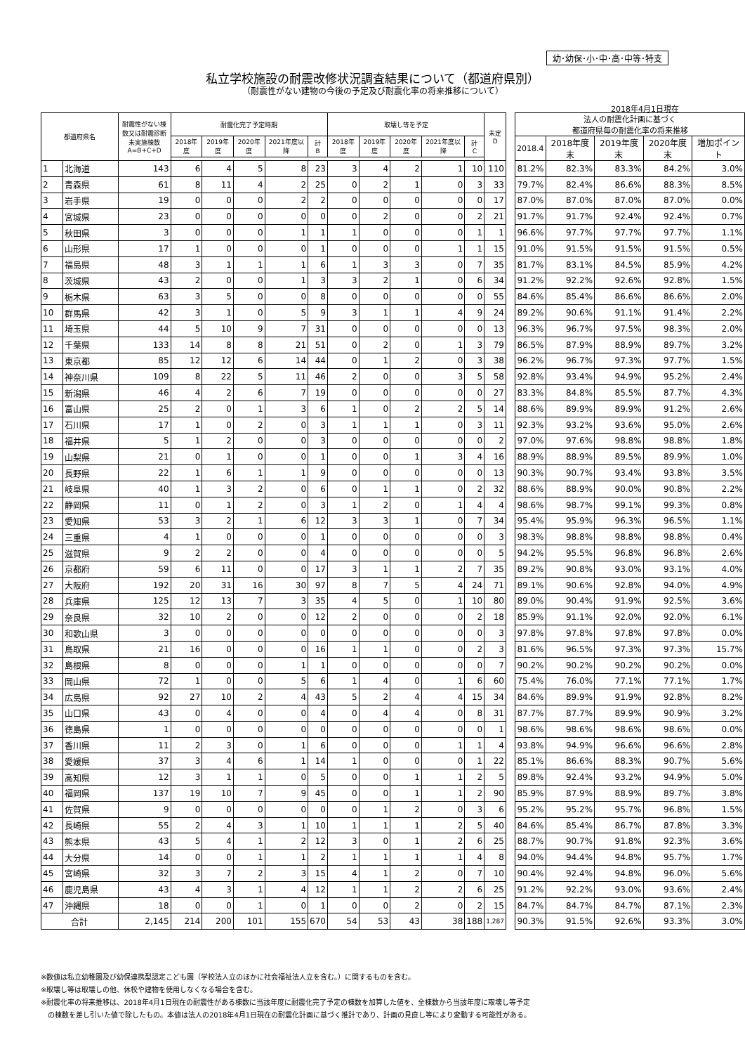幼･幼保･小･中･高･中等･特支
私立学校施設の耐震改修状況調査結果について（都道府県別）
（耐震性がない建物の今後の予定及び耐震化率の将来推移について）
2018年4月1日現在
| 都道府県名 | | 耐震性がない棟数又は耐震診断未実施棟数 A=B+C+D | 耐震化完了予定時期 | | | | | 取壊し等を予定 | | | | | 未定 D | | 法人の耐震化計画に基づく 都道府県毎の耐震化率の将来推移 | | | | |
| | | | 2018年度 | 2019年度 | 2020年度 | 2021年度以降 | 計 B | 2018年度 | 2019年度 | 2020年度 | 2021年度以降 | 計 C | | | 2018.4 | 2018年度末 | 2019年度末 | 2020年度末 | 増加ポイント |
| 1 | 北海道 | 143 | 6 | 4 | 5 | 8 | 23 | 3 | 4 | 2 | 1 | 10 | 110 | | 81.2% | 82.3% | 83.3% | 84.2% | 3.0% |
| 2 | 青森県 | 61 | 8 | 11 | 4 | 2 | 25 | 0 | 2 | 1 | 0 | 3 | 33 | | 79.7% | 82.4% | 86.6% | 88.3% | 8.5% |
| 3 | 岩手県 | 19 | 0 | 0 | 0 | 2 | 2 | 0 | 0 | 0 | 0 | 0 | 17 | | 87.0% | 87.0% | 87.0% | 87.0% | 0.0% |
| 4 | 宮城県 | 23 | 0 | 0 | 0 | 0 | 0 | 0 | 2 | 0 | 0 | 2 | 21 | | 91.7% | 91.7% | 92.4% | 92.4% | 0.7% |
| 5 | 秋田県 | 3 | 0 | 0 | 0 | 1 | 1 | 1 | 0 | 0 | 0 | 1 | 1 | | 96.6% | 97.7% | 97.7% | 97.7% | 1.1% |
| 6 | 山形県 | 17 | 1 | 0 | 0 | 0 | 1 | 0 | 0 | 0 | 1 | 1 | 15 | | 91.0% | 91.5% | 91.5% | 91.5% | 0.5% |
| 7 | 福島県 | 48 | 3 | 1 | 1 | 1 | 6 | 1 | 3 | 3 | 0 | 7 | 35 | | 81.7% | 83.1% | 84.5% | 85.9% | 4.2% |
| 8 | 茨城県 | 43 | 2 | 0 | 0 | 1 | 3 | 3 | 2 | 1 | 0 | 6 | 34 | | 91.2% | 92.2% | 92.6% | 92.8% | 1.5% |
| 9 | 栃木県 | 63 | 3 | 5 | 0 | 0 | 8 | 0 | 0 | 0 | 0 | 0 | 55 | | 84.6% | 85.4% | 86.6% | 86.6% | 2.0% |
| 10 | 群馬県 | 42 | 3 | 1 | 0 | 5 | 9 | 3 | 1 | 1 | 4 | 9 | 24 | | 89.2% | 90.6% | 91.1% | 91.4% | 2.2% |
| 11 | 埼玉県 | 44 | 5 | 10 | 9 | 7 | 31 | 0 | 0 | 0 | 0 | 0 | 13 | | 96.3% | 96.7% | 97.5% | 98.3% | 2.0% |
| 12 | 千葉県 | 133 | 14 | 8 | 8 | 21 | 51 | 0 | 2 | 0 | 1 | 3 | 79 | | 86.5% | 87.9% | 88.9% | 89.7% | 3.2% |
| 13 | 東京都 | 85 | 12 | 12 | 6 | 14 | 44 | 0 | 1 | 2 | 0 | 3 | 38 | | 96.2% | 96.7% | 97.3% | 97.7% | 1.5% |
| 14 | 神奈川県 | 109 | 8 | 22 | 5 | 11 | 46 | 2 | 0 | 0 | 3 | 5 | 58 | | 92.8% | 93.4% | 94.9% | 95.2% | 2.4% |
| 15 | 新潟県 | 46 | 4 | 2 | 6 | 7 | 19 | 0 | 0 | 0 | 0 | 0 | 27 | | 83.3% | 84.8% | 85.5% | 87.7% | 4.3% |
| 16 | 富山県 | 25 | 2 | 0 | 1 | 3 | 6 | 1 | 0 | 2 | 2 | 5 | 14 | | 88.6% | 89.9% | 89.9% | 91.2% | 2.6% |
| 17 | 石川県 | 17 | 1 | 0 | 2 | 0 | 3 | 1 | 1 | 1 | 0 | 3 | 11 | | 92.3% | 93.2% | 93.6% | 95.0% | 2.6% |
| 18 | 福井県 | 5 | 1 | 2 | 0 | 0 | 3 | 0 | 0 | 0 | 0 | 0 | 2 | | 97.0% | 97.6% | 98.8% | 98.8% | 1.8% |
| 19 | 山梨県 | 21 | 0 | 1 | 0 | 0 | 1 | 0 | 0 | 1 | 3 | 4 | 16 | | 88.9% | 88.9% | 89.5% | 89.9% | 1.0% |
| 20 | 長野県 | 22 | 1 | 6 | 1 | 1 | 9 | 0 | 0 | 0 | 0 | 0 | 13 | | 90.3% | 90.7% | 93.4% | 93.8% | 3.5% |
| 21 | 岐阜県 | 40 | 1 | 3 | 2 | 0 | 6 | 0 | 1 | 1 | 0 | 2 | 32 | | 88.6% | 88.9% | 90.0% | 90.8% | 2.2% |
| 22 | 静岡県 | 11 | 0 | 1 | 2 | 0 | 3 | 1 | 2 | 0 | 1 | 4 | 4 | | 98.6% | 98.7% | 99.1% | 99.3% | 0.8% |
| 23 | 愛知県 | 53 | 3 | 2 | 1 | 6 | 12 | 3 | 3 | 1 | 0 | 7 | 34 | | 95.4% | 95.9% | 96.3% | 96.5% | 1.1% |
| 24 | 三重県 | 4 | 1 | 0 | 0 | 0 | 1 | 0 | 0 | 0 | 0 | 0 | 3 | | 98.3% | 98.8% | 98.8% | 98.8% | 0.4% |
| 25 | 滋賀県 | 9 | 2 | 2 | 0 | 0 | 4 | 0 | 0 | 0 | 0 | 0 | 5 | | 94.2% | 95.5% | 96.8% | 96.8% | 2.6% |
| 26 | 京都府 | 59 | 6 | 11 | 0 | 0 | 17 | 3 | 1 | 1 | 2 | 7 | 35 | | 89.2% | 90.8% | 93.0% | 93.1% | 4.0% |
| 27 | 大阪府 | 192 | 20 | 31 | 16 | 30 | 97 | 8 | 7 | 5 | 4 | 24 | 71 | | 89.1% | 90.6% | 92.8% | 94.0% | 4.9% |
| 28 | 兵庫県 | 125 | 12 | 13 | 7 | 3 | 35 | 4 | 5 | 0 | 1 | 10 | 80 | | 89.0% | 90.4% | 91.9% | 92.5% | 3.6% |
| 29 | 奈良県 | 32 | 10 | 2 | 0 | 0 | 12 | 2 | 0 | 0 | 0 | 2 | 18 | | 85.9% | 91.1% | 92.0% | 92.0% | 6.1% |
| 30 | 和歌山県 | 3 | 0 | 0 | 0 | 0 | 0 | 0 | 0 | 0 | 0 | 0 | 3 | | 97.8% | 97.8% | 97.8% | 97.8% | 0.0% |
| 31 | 鳥取県 | 21 | 16 | 0 | 0 | 0 | 16 | 1 | 1 | 0 | 0 | 2 | 3 | | 81.6% | 96.5% | 97.3% | 97.3% | 15.7% |
| 32 | 島根県 | 8 | 0 | 0 | 0 | 1 | 1 | 0 | 0 | 0 | 0 | 0 | 7 | | 90.2% | 90.2% | 90.2% | 90.2% | 0.0% |
| 33 | 岡山県 | 72 | 1 | 0 | 0 | 5 | 6 | 1 | 4 | 0 | 1 | 6 | 60 | | 75.4% | 76.0% | 77.1% | 77.1% | 1.7% |
| 34 | 広島県 | 92 | 27 | 10 | 2 | 4 | 43 | 5 | 2 | 4 | 4 | 15 | 34 | | 84.6% | 89.9% | 91.9% | 92.8% | 8.2% |
| 35 | 山口県 | 43 | 0 | 4 | 0 | 0 | 4 | 0 | 4 | 4 | 0 | 8 | 31 | | 87.7% | 87.7% | 89.9% | 90.9% | 3.2% |
| 36 | 徳島県 | 1 | 0 | 0 | 0 | 0 | 0 | 0 | 0 | 0 | 0 | 0 | 1 | | 98.6% | 98.6% | 98.6% | 98.6% | 0.0% |
| 37 | 香川県 | 11 | 2 | 3 | 0 | 1 | 6 | 0 | 0 | 0 | 1 | 1 | 4 | | 93.8% | 94.9% | 96.6% | 96.6% | 2.8% |
| 38 | 愛媛県 | 37 | 3 | 4 | 6 | 1 | 14 | 1 | 0 | 0 | 0 | 1 | 22 | | 85.1% | 86.6% | 88.3% | 90.7% | 5.6% |
| 39 | 高知県 | 12 | 3 | 1 | 1 | 0 | 5 | 0 | 0 | 1 | 1 | 2 | 5 | | 89.8% | 92.4% | 93.2% | 94.9% | 5.0% |
| 40 | 福岡県 | 137 | 19 | 10 | 7 | 9 | 45 | 0 | 0 | 1 | 1 | 2 | 90 | | 85.9% | 87.9% | 88.9% | 89.7% | 3.8% |
| 41 | 佐賀県 | 9 | 0 | 0 | 0 | 0 | 0 | 0 | 1 | 2 | 0 | 3 | 6 | | 95.2% | 95.2% | 95.7% | 96.8% | 1.5% |
| 42 | 長崎県 | 55 | 2 | 4 | 3 | 1 | 10 | 1 | 1 | 1 | 2 | 5 | 40 | | 84.6% | 85.4% | 86.7% | 87.8% | 3.3% |
| 43 | 熊本県 | 43 | 5 | 4 | 1 | 2 | 12 | 3 | 0 | 1 | 2 | 6 | 25 | | 88.7% | 90.7% | 91.8% | 92.3% | 3.6% |
| 44 | 大分県 | 14 | 0 | 0 | 1 | 1 | 2 | 1 | 1 | 1 | 1 | 4 | 8 | | 94.0% | 94.4% | 94.8% | 95.7% | 1.7% |
| 45 | 宮崎県 | 32 | 3 | 7 | 2 | 3 | 15 | 4 | 1 | 2 | 0 | 7 | 10 | | 90.4% | 92.4% | 94.8% | 96.0% | 5.6% |
| 46 | 鹿児島県 | 43 | 4 | 3 | 1 | 4 | 12 | 1 | 1 | 2 | 2 | 6 | 25 | | 91.2% | 92.2% | 93.0% | 93.6% | 2.4% |
| 47 | 沖縄県 | 18 | 0 | 0 | 1 | 0 | 1 | 0 | 0 | 2 | 0 | 2 | 15 | | 84.7% | 84.7% | 84.7% | 87.1% | 2.3% |
| 合計 | | 2,145 | 214 | 200 | 101 | 155 | 670 | 54 | 53 | 43 | 38 | 188 | 1,287 | | 90.3% | 91.5% | 92.6% | 93.3% | 3.0% |
※数値は私立幼稚園及び幼保連携型認定こども園（学校法人立のほかに社会福祉法人立を含む。）に関するものを含む。
※取壊し等は取壊しの他、休校や建物を使用しなくなる場合を含む。
※耐震化率の将来推移は、2018年4月1日現在の耐震性がある棟数に当該年度に耐震化完了予定の棟数を加算した値を、全棟数から当該年度に取壊し等予定
　の棟数を差し引いた値で除したもの。本値は法人の2018年4月1日現在の耐震化計画に基づく推計であり、計画の見直し等により変動する可能性がある。